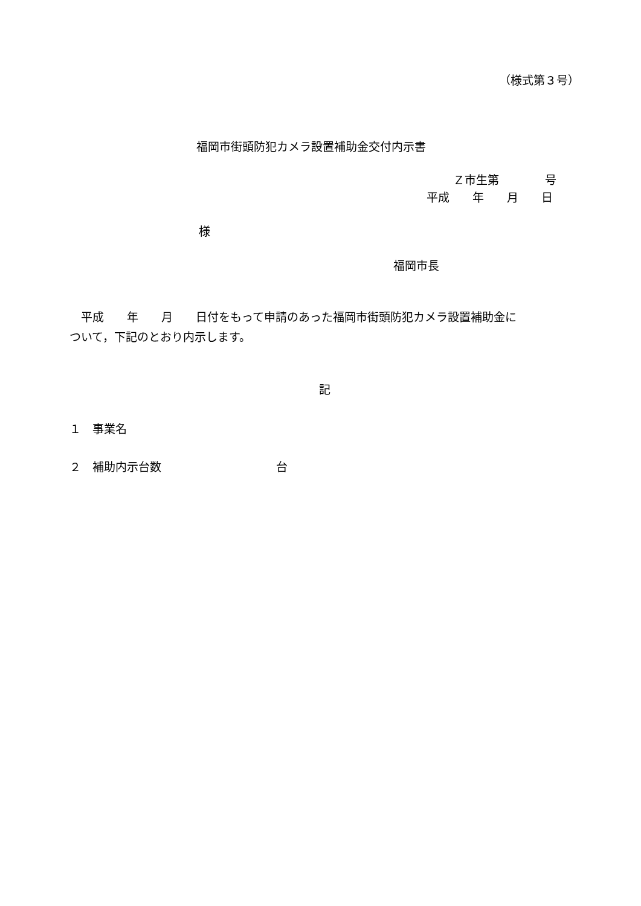（様式第３号）
福岡市街頭防犯カメラ設置補助金交付内示書
Ｚ市生第　　　　号
平成　　年　　月　　日
様
福岡市長
　平成　　年　　月　　日付をもって申請のあった福岡市街頭防犯カメラ設置補助金に
ついて，下記のとおり内示します。
記
１　事業名
２　補助内示台数　　　　　　　　　　台